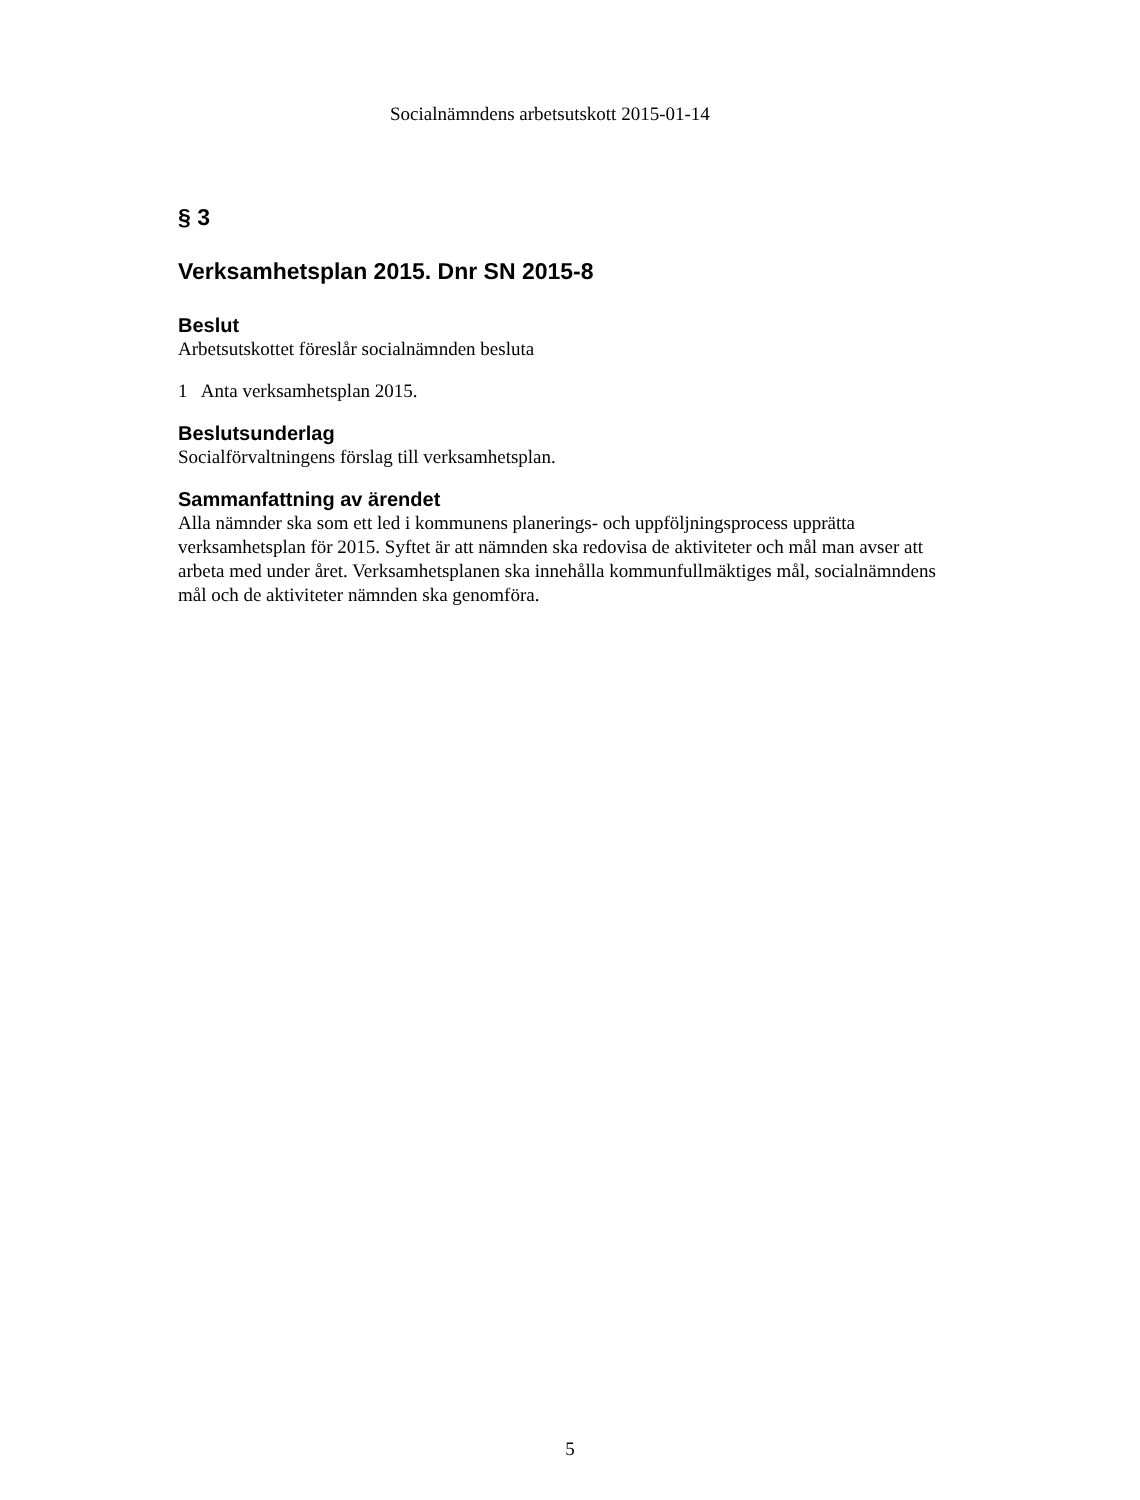Socialnämndens arbetsutskott 2015-01-14
§ 3
Verksamhetsplan 2015. Dnr SN 2015-8
Beslut
Arbetsutskottet föreslår socialnämnden besluta
1 Anta verksamhetsplan 2015.
Beslutsunderlag
Socialförvaltningens förslag till verksamhetsplan.
Sammanfattning av ärendet
Alla nämnder ska som ett led i kommunens planerings- och uppföljningsprocess upprätta verksamhetsplan för 2015. Syftet är att nämnden ska redovisa de aktiviteter och mål man avser att arbeta med under året. Verksamhetsplanen ska innehålla kommunfullmäktiges mål, socialnämndens mål och de aktiviteter nämnden ska genomföra.
5